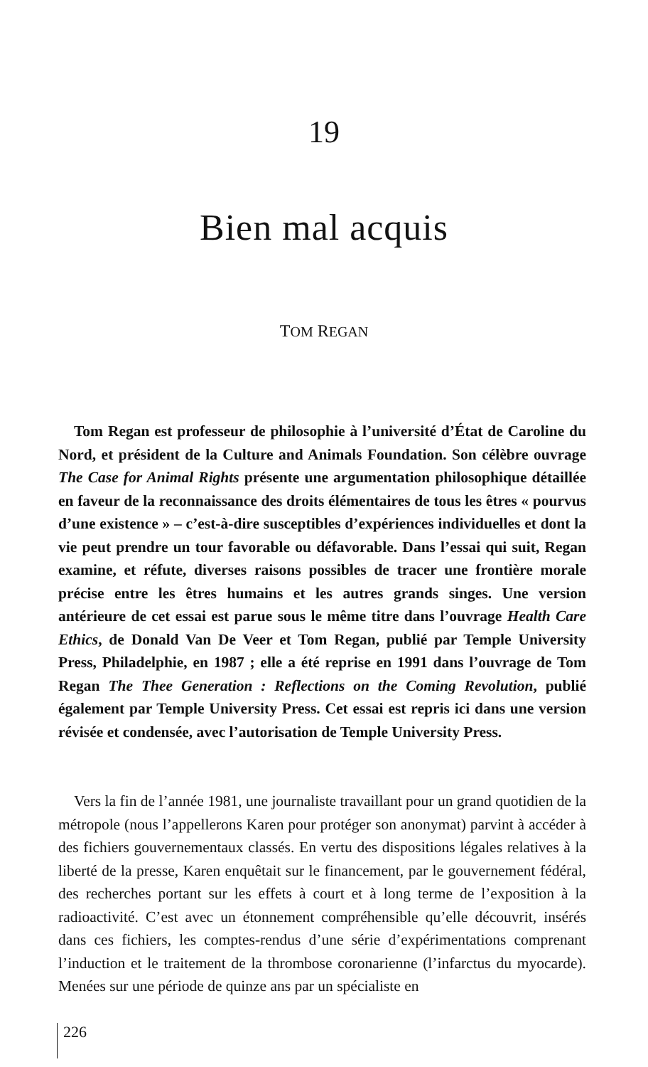19
Bien mal acquis
TOM REGAN
Tom Regan est professeur de philosophie à l’université d’État de Caroline du Nord, et président de la Culture and Animals Foundation. Son célèbre ouvrage The Case for Animal Rights présente une argumentation philosophique détaillée en faveur de la reconnaissance des droits élémentaires de tous les êtres « pourvus d’une existence » – c’est-à-dire susceptibles d’expériences individuelles et dont la vie peut prendre un tour favorable ou défavorable. Dans l’essai qui suit, Regan examine, et réfute, diverses raisons possibles de tracer une frontière morale précise entre les êtres humains et les autres grands singes. Une version antérieure de cet essai est parue sous le même titre dans l’ouvrage Health Care Ethics, de Donald Van De Veer et Tom Regan, publié par Temple University Press, Philadelphie, en 1987 ; elle a été reprise en 1991 dans l’ouvrage de Tom Regan The Thee Generation : Reflections on the Coming Revolution, publié également par Temple University Press. Cet essai est repris ici dans une version révisée et condensée, avec l’autorisation de Temple University Press.
Vers la fin de l’année 1981, une journaliste travaillant pour un grand quotidien de la métropole (nous l’appellerons Karen pour protéger son anonymat) parvint à accéder à des fichiers gouvernementaux classés. En vertu des dispositions légales relatives à la liberté de la presse, Karen enquêtait sur le financement, par le gouvernement fédéral, des recherches portant sur les effets à court et à long terme de l’exposition à la radioactivité. C’est avec un étonnement compréhensible qu’elle découvrit, insérés dans ces fichiers, les comptes-rendus d’une série d’expérimentations comprenant l’induction et le traitement de la thrombose coronarienne (l’infarctus du myocarde). Menées sur une période de quinze ans par un spécialiste en
226